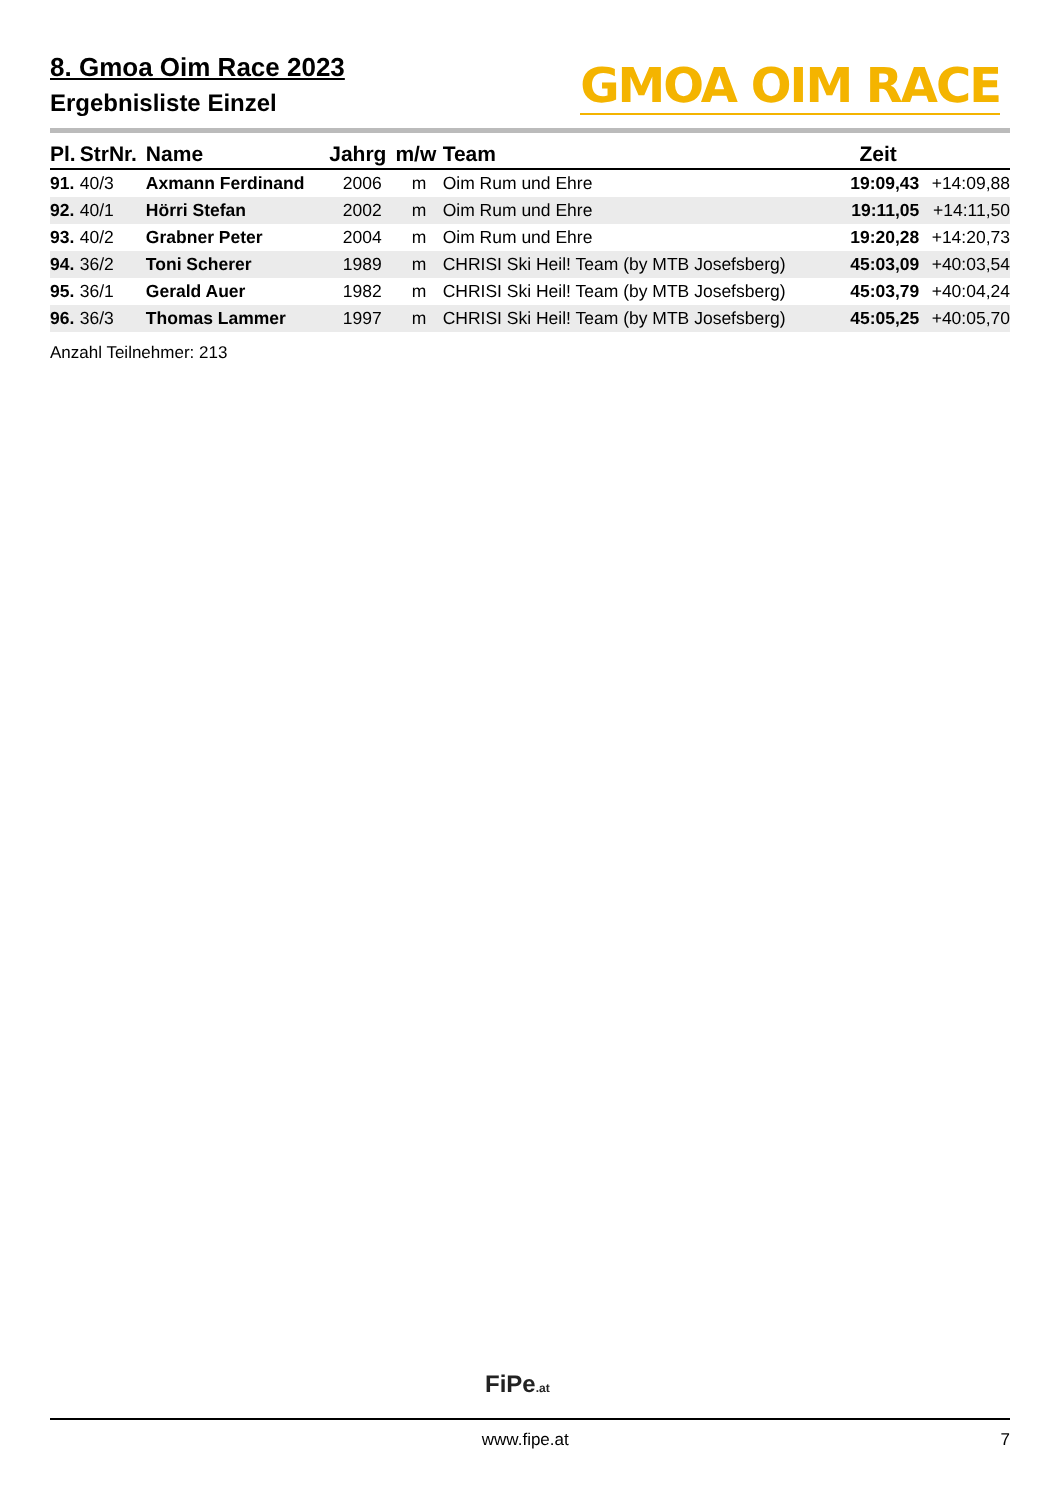8. Gmoa Oim Race 2023
Ergebnisliste Einzel
GMOA OIM RACE
| Pl. | StrNr. | Name | Jahrg | m/w | Team | Zeit | |
| --- | --- | --- | --- | --- | --- | --- | --- |
| 91. | 40/3 | Axmann Ferdinand | 2006 | m | Oim Rum und Ehre | 19:09,43 | +14:09,88 |
| 92. | 40/1 | Hörri Stefan | 2002 | m | Oim Rum und Ehre | 19:11,05 | +14:11,50 |
| 93. | 40/2 | Grabner Peter | 2004 | m | Oim Rum und Ehre | 19:20,28 | +14:20,73 |
| 94. | 36/2 | Toni Scherer | 1989 | m | CHRISI Ski Heil! Team (by MTB Josefsberg) | 45:03,09 | +40:03,54 |
| 95. | 36/1 | Gerald Auer | 1982 | m | CHRISI Ski Heil! Team (by MTB Josefsberg) | 45:03,79 | +40:04,24 |
| 96. | 36/3 | Thomas Lammer | 1997 | m | CHRISI Ski Heil! Team (by MTB Josefsberg) | 45:05,25 | +40:05,70 |
Anzahl Teilnehmer: 213
FiPe.at
www.fipe.at 7